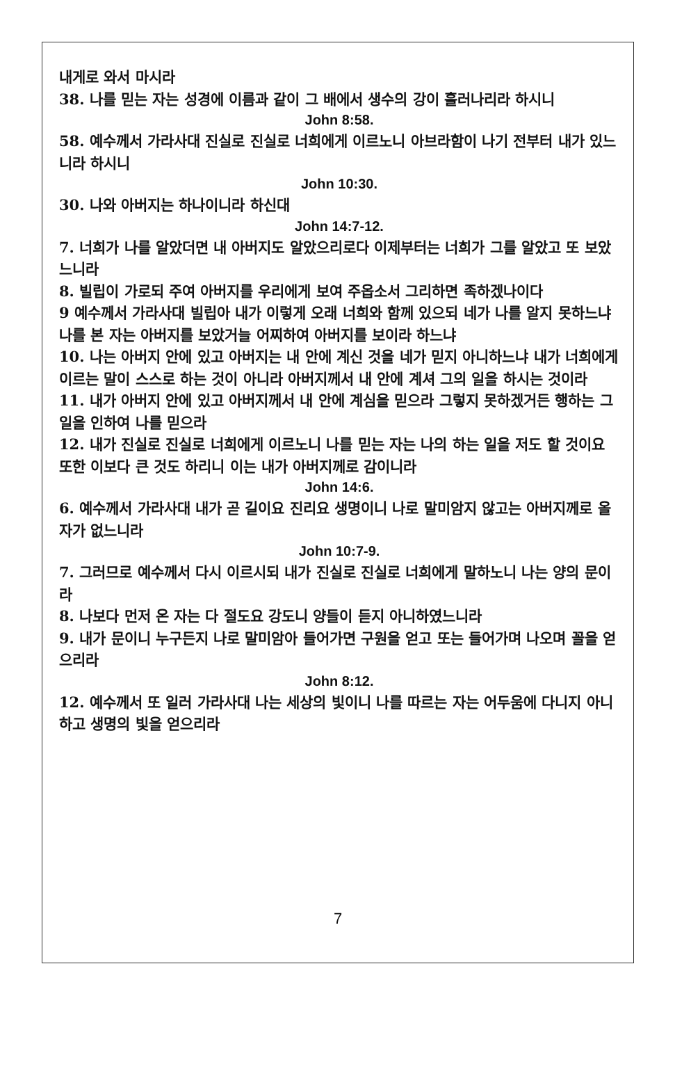내게로 와서 마시라
38. 나를 믿는 자는 성경에 이름과 같이 그 배에서 생수의 강이 흘러나리라 하시니
John 8:58.
58. 예수께서 가라사대 진실로 진실로 너희에게 이르노니 아브라함이 나기 전부터 내가 있느니라 하시니
John 10:30.
30. 나와 아버지는 하나이니라 하신대
John 14:7-12.
7. 너희가 나를 알았더면 내 아버지도 알았으리로다 이제부터는 너희가 그를 알았고 또 보았느니라
8. 빌립이 가로되 주여 아버지를 우리에게 보여 주옵소서 그리하면 족하겠나이다
9 예수께서 가라사대 빌립아 내가 이렇게 오래 너희와 함께 있으되 네가 나를 알지 못하느냐 나를 본 자는 아버지를 보았거늘 어찌하여 아버지를 보이라 하느냐
10. 나는 아버지 안에 있고 아버지는 내 안에 계신 것을 네가 믿지 아니하느냐 내가 너희에게 이르는 말이 스스로 하는 것이 아니라 아버지께서 내 안에 계셔 그의 일을 하시는 것이라
11. 내가 아버지 안에 있고 아버지께서 내 안에 계심을 믿으라 그렇지 못하겠거든 행하는 그 일을 인하여 나를 믿으라
12. 내가 진실로 진실로 너희에게 이르노니 나를 믿는 자는 나의 하는 일을 저도 할 것이요 또한 이보다 큰 것도 하리니 이는 내가 아버지께로 감이니라
John 14:6.
6. 예수께서 가라사대 내가 곧 길이요 진리요 생명이니 나로 말미암지 않고는 아버지께로 올 자가 없느니라
John 10:7-9.
7. 그러므로 예수께서 다시 이르시되 내가 진실로 진실로 너희에게 말하노니 나는 양의 문이라
8. 나보다 먼저 온 자는 다 절도요 강도니 양들이 듣지 아니하였느니라
9. 내가 문이니 누구든지 나로 말미암아 들어가면 구원을 얻고 또는 들어가며 나오며 꼴을 얻으리라
John 8:12.
12. 예수께서 또 일러 가라사대 나는 세상의 빛이니 나를 따르는 자는 어두움에 다니지 아니하고 생명의 빛을 얻으리라
7